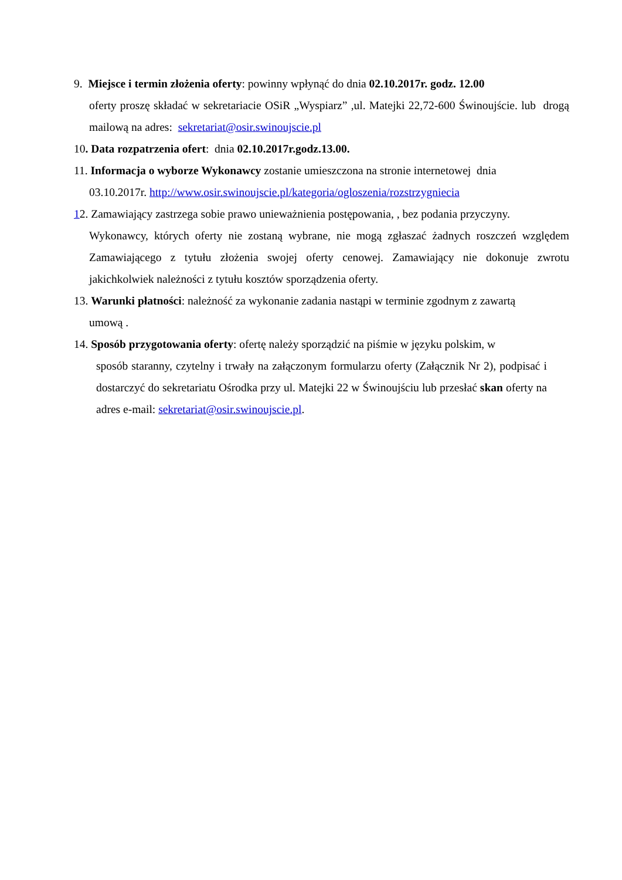9. Miejsce i termin złożenia oferty: powinny wpłynąć do dnia 02.10.2017r. godz. 12.00
oferty proszę składać w sekretariacie OSiR „Wyspiarz” ,ul. Matejki 22,72-600 Świnoujście. lub drogą mailową na adres: sekretariat@osir.swinoujscie.pl
10. Data rozpatrzenia ofert: dnia 02.10.2017r.godz.13.00.
11. Informacja o wyborze Wykonawcy zostanie umieszczona na stronie internetowej dnia
03.10.2017r. http://www.osir.swinoujscie.pl/kategoria/ogloszenia/rozstrzygniecia
12. Zamawiający zastrzega sobie prawo unieważnienia postępowania, , bez podania przyczyny.
Wykonawcy, których oferty nie zostaną wybrane, nie mogą zgłaszać żadnych roszczeń względem Zamawiającego z tytułu złożenia swojej oferty cenowej. Zamawiający nie dokonuje zwrotu jakichkolwiek należności z tytułu kosztów sporządzenia oferty.
13. Warunki płatności: należność za wykonanie zadania nastąpi w terminie zgodnym z zawartą
umową .
14. Sposób przygotowania oferty: ofertę należy sporządzić na piśmie w języku polskim, w
sposób staranny, czytelny i trwały na załączonym formularzu oferty (Załącznik Nr 2), podpisać i dostarczyć do sekretariatu Ośrodka przy ul. Matejki 22 w Świnoujściu lub przesłać skan oferty na adres e-mail: sekretariat@osir.swinoujscie.pl.